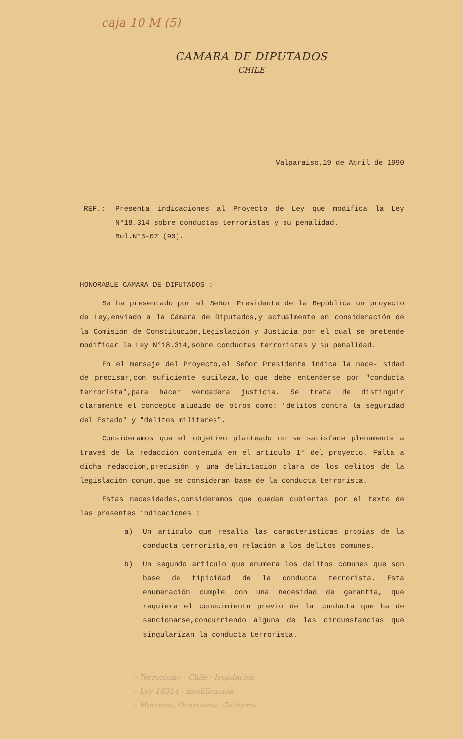caja 10 M (5)
CAMARA DE DIPUTADOS
CHILE
Valparaiso,19 de Abril de 1990
REF.: Presenta indicaciones al Proyecto de Ley que modifica la Ley N°18.314 sobre conductas terroristas y su penalidad.
Bol.N°3-07 (90).
HONORABLE CAMARA DE DIPUTADOS :
Se ha presentado por el Señor Presidente de la República un proyecto de Ley,enviado a la Cámara de Diputados,y actualmente en consideración de la Comisión de Constitución,Legislación y Justicia por el cual se pretende modificar la Ley N°18.314,sobre conductas terroristas y su penalidad.
En el mensaje del Proyecto,el Señor Presidente indica la nece- sidad de precisar,con suficiente sutileza,lo que debe entenderse por "conducta terrorista",para hacer verdadera justicia. Se trata de distinguir claramente el concepto aludido de otros como: "delitos contra la seguridad del Estado" y "delitos militares".
Consideramos que el objetivo planteado no se satisface plenamente a traveś de la redacción contenida en el artículo 1° del proyecto. Falta a dicha redacción,precisión y una delimitación clara de los delitos de la legislación común,que se consideran base de la conducta terrorista.
Estas necesidades,consideramos que quedan cubiertas por el texto de las presentes indicaciones :
a) Un artículo que resalta las características propias de la conducta terrorista,en relación a los delitos comunes.
b) Un segundo artículo que enumera los delitos comunes que son base de tipicidad de la conducta terrorista. Esta enumeración cumple con una necesidad de garantía, que requiere el conocimiento previo de la conducta que ha de sancionarse,concurriendo alguna de las circunstancias que singularizan la conducta terrorista.
– Terrorismo - Chile - legislación
– Ley 18314 - modificación
– Martínez, Ocarranza, Gutiérrez